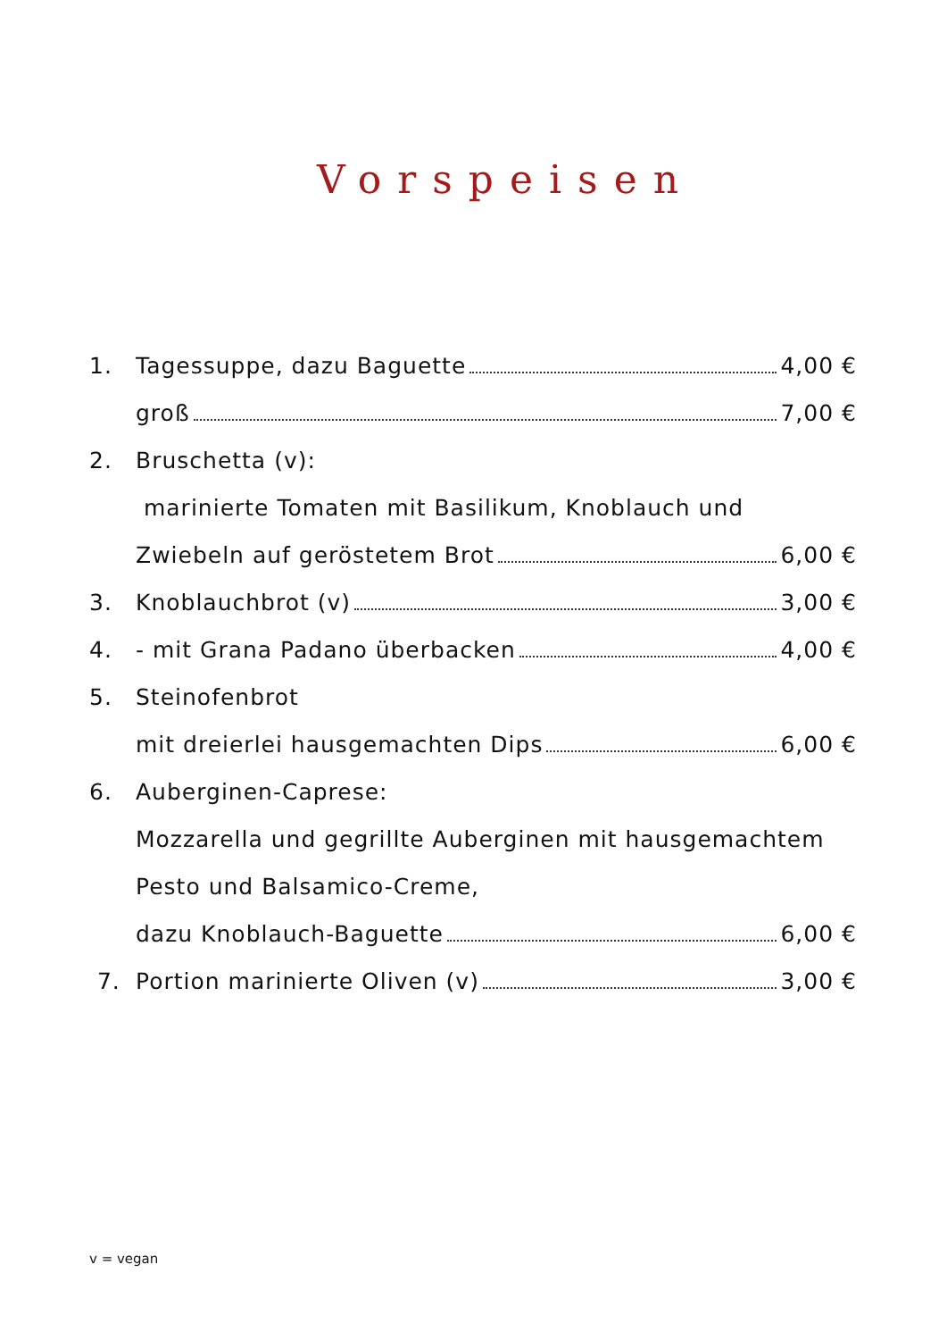Vorspeisen
1. Tagessuppe, dazu Baguette 4,00 €
groß 7,00 €
2. Bruschetta (v):
marinierte Tomaten mit Basilikum, Knoblauch und
Zwiebeln auf geröstetem Brot 6,00 €
3. Knoblauchbrot (v) 3,00 €
4. - mit Grana Padano überbacken 4,00 €
5. Steinofenbrot
mit dreierlei hausgemachten Dips 6,00 €
6. Auberginen-Caprese:
Mozzarella und gegrillte Auberginen mit hausgemachtem
Pesto und Balsamico-Creme,
dazu Knoblauch-Baguette 6,00 €
7. Portion marinierte Oliven (v) 3,00 €
v = vegan